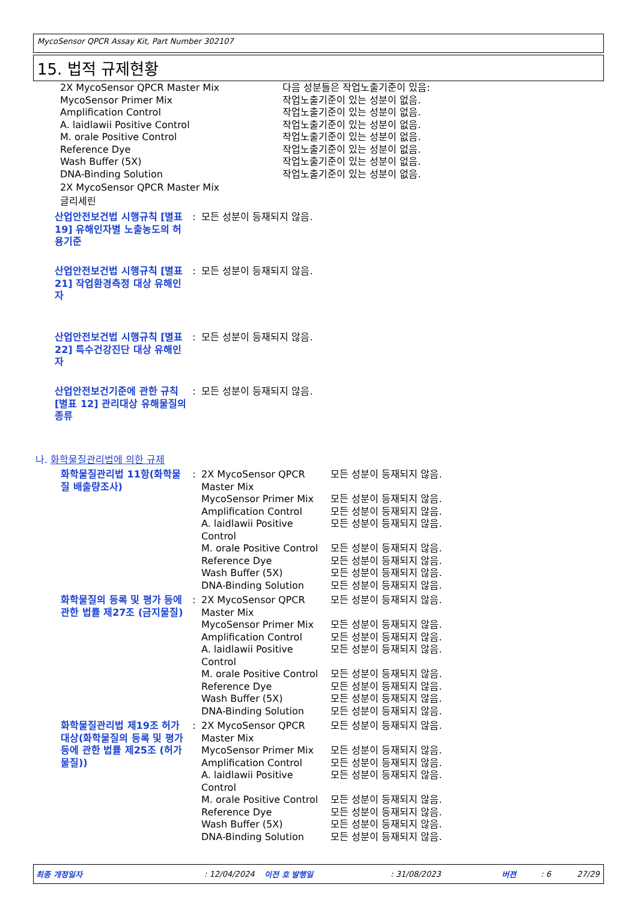MycoSensor QPCR Assay Kit, Part Number 302107
15. 법적 규제현황
| 2X MycoSensor QPCR Master Mix | 다음 성분들은 작업노출기준이 있음: |
| MycoSensor Primer Mix | 작업노출기준이 있는 성분이 없음. |
| Amplification Control | 작업노출기준이 있는 성분이 없음. |
| A. laidlawii Positive Control | 작업노출기준이 있는 성분이 없음. |
| M. orale Positive Control | 작업노출기준이 있는 성분이 없음. |
| Reference Dye | 작업노출기준이 있는 성분이 없음. |
| Wash Buffer (5X) | 작업노출기준이 있는 성분이 없음. |
| DNA-Binding Solution | 작업노출기준이 있는 성분이 없음. |
2X MycoSensor QPCR Master Mix
글리세린
| 산업안전보건법 시행규칙 [별표 19] 유해인자별 노출농도의 허용기준 | : | 모든 성분이 등재되지 않음. |
| 산업안전보건법 시행규칙 [별표 21] 작업환경측정 대상 유해인자 | : | 모든 성분이 등재되지 않음. |
| 산업안전보건법 시행규칙 [별표 22] 특수건강진단 대상 유해인자 | : | 모든 성분이 등재되지 않음. |
| 산업안전보건기준에 관한 규칙 [별표 12] 관리대상 유해물질의 종류 | : | 모든 성분이 등재되지 않음. |
나. 화학물질관리법에 의한 규제
| 화학물질관리법 11항(화학물질 배출량조사) | : | 2X MycoSensor QPCR Master Mix | 모든 성분이 등재되지 않음. |
| | | MycoSensor Primer Mix | 모든 성분이 등재되지 않음. |
| | | Amplification Control | 모든 성분이 등재되지 않음. |
| | | A. laidlawii Positive Control | 모든 성분이 등재되지 않음. |
| | | M. orale Positive Control | 모든 성분이 등재되지 않음. |
| | | Reference Dye | 모든 성분이 등재되지 않음. |
| | | Wash Buffer (5X) | 모든 성분이 등재되지 않음. |
| | | DNA-Binding Solution | 모든 성분이 등재되지 않음. |
| 화학물질의 등록 및 평가 등에 관한 법률 제27조 (금지물질) | : | 2X MycoSensor QPCR Master Mix | 모든 성분이 등재되지 않음. |
| | | MycoSensor Primer Mix | 모든 성분이 등재되지 않음. |
| | | Amplification Control | 모든 성분이 등재되지 않음. |
| | | A. laidlawii Positive Control | 모든 성분이 등재되지 않음. |
| | | M. orale Positive Control | 모든 성분이 등재되지 않음. |
| | | Reference Dye | 모든 성분이 등재되지 않음. |
| | | Wash Buffer (5X) | 모든 성분이 등재되지 않음. |
| | | DNA-Binding Solution | 모든 성분이 등재되지 않음. |
| 화학물질관리법 제19조 허가 대상(화학물질의 등록 및 평가 등에 관한 법률 제25조 (허가물질)) | : | 2X MycoSensor QPCR Master Mix | 모든 성분이 등재되지 않음. |
| | | MycoSensor Primer Mix | 모든 성분이 등재되지 않음. |
| | | Amplification Control | 모든 성분이 등재되지 않음. |
| | | A. laidlawii Positive Control | 모든 성분이 등재되지 않음. |
| | | M. orale Positive Control | 모든 성분이 등재되지 않음. |
| | | Reference Dye | 모든 성분이 등재되지 않음. |
| | | Wash Buffer (5X) | 모든 성분이 등재되지 않음. |
| | | DNA-Binding Solution | 모든 성분이 등재되지 않음. |
최종 개정일자 : 12/04/2024 이전 호 발행일 : 31/08/2023 버젼 : 6 27/29